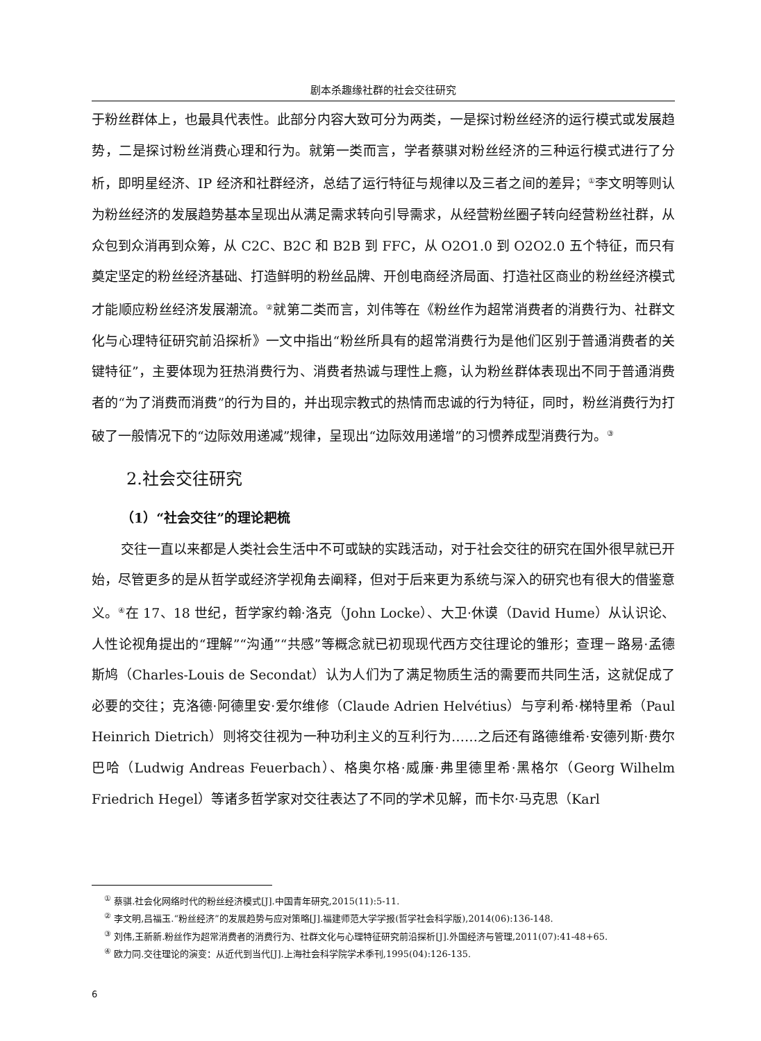剧本杀趣缘社群的社会交往研究
于粉丝群体上，也最具代表性。此部分内容大致可分为两类，一是探讨粉丝经济的运行模式或发展趋势，二是探讨粉丝消费心理和行为。就第一类而言，学者蔡骐对粉丝经济的三种运行模式进行了分析，即明星经济、IP 经济和社群经济，总结了运行特征与规律以及三者之间的差异；<sup>①</sup>李文明等则认为粉丝经济的发展趋势基本呈现出从满足需求转向引导需求，从经营粉丝圈子转向经营粉丝社群，从众包到众消再到众筹，从 C2C、B2C 和 B2B 到 FFC，从 O2O1.0 到 O2O2.0 五个特征，而只有奠定坚定的粉丝经济基础、打造鲜明的粉丝品牌、开创电商经济局面、打造社区商业的粉丝经济模式才能顺应粉丝经济发展潮流。<sup>②</sup>就第二类而言，刘伟等在《粉丝作为超常消费者的消费行为、社群文化与心理特征研究前沿探析》一文中指出“粉丝所具有的超常消费行为是他们区别于普通消费者的关键特征”，主要体现为狂热消费行为、消费者热诚与理性上瘾，认为粉丝群体表现出不同于普通消费者的“为了消费而消费”的行为目的，并出现宗教式的热情而忠诚的行为特征，同时，粉丝消费行为打破了一般情况下的“边际效用递减”规律，呈现出“边际效用递增”的习惯养成型消费行为。<sup>③</sup>
2.社会交往研究
（1）“社会交往”的理论耙梳
交往一直以来都是人类社会生活中不可或缺的实践活动，对于社会交往的研究在国外很早就已开始，尽管更多的是从哲学或经济学视角去阐释，但对于后来更为系统与深入的研究也有很大的借鉴意义。<sup>④</sup>在 17、18 世纪，哲学家约翰·洛克（John Locke）、大卫·休谟（David Hume）从认识论、人性论视角提出的“理解”“沟通”“共感”等概念就已初现现代西方交往理论的雏形；查理－路易·孟德斯鸠（Charles-Louis de Secondat）认为人们为了满足物质生活的需要而共同生活，这就促成了必要的交往；克洛德·阿德里安·爱尔维修（Claude Adrien Helvétius）与亨利希·梯特里希（Paul Heinrich Dietrich）则将交往视为一种功利主义的互利行为……之后还有路德维希·安德列斯·费尔巴哈（Ludwig Andreas Feuerbach）、格奥尔格·威廉·弗里德里希·黑格尔（Georg Wilhelm Friedrich Hegel）等诸多哲学家对交往表达了不同的学术见解，而卡尔·马克思（Karl
<sup>①</sup> 蔡骐.社会化网络时代的粉丝经济模式[J].中国青年研究,2015(11):5-11.
<sup>②</sup> 李文明,吕福玉.“粉丝经济”的发展趋势与应对策略[J].福建师范大学学报(哲学社会科学版),2014(06):136-148.
<sup>③</sup> 刘伟,王新新.粉丝作为超常消费者的消费行为、社群文化与心理特征研究前沿探析[J].外国经济与管理,2011(07):41-48+65.
<sup>④</sup> 欧力同.交往理论的演变：从近代到当代[J].上海社会科学院学术季刊,1995(04):126-135.
6